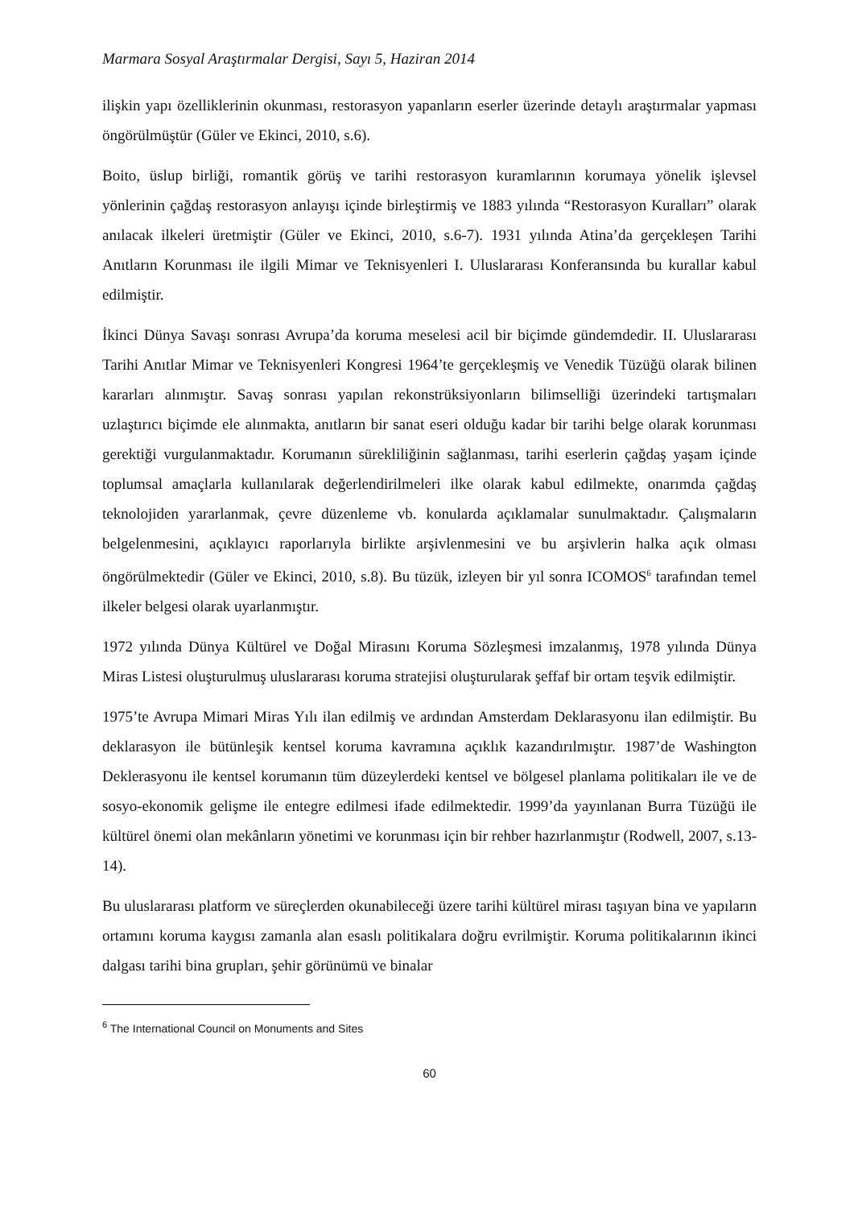Marmara Sosyal Araştırmalar Dergisi, Sayı 5, Haziran 2014
ilişkin yapı özelliklerinin okunması, restorasyon yapanların eserler üzerinde detaylı araştırmalar yapması öngörülmüştür (Güler ve Ekinci, 2010, s.6).
Boito, üslup birliği, romantik görüş ve tarihi restorasyon kuramlarının korumaya yönelik işlevsel yönlerinin çağdaş restorasyon anlayışı içinde birleştirmiş ve 1883 yılında “Restorasyon Kuralları” olarak anılacak ilkeleri üretmiştir (Güler ve Ekinci, 2010, s.6-7). 1931 yılında Atina’da gerçekleşen Tarihi Anıtların Korunması ile ilgili Mimar ve Teknisyenleri I. Uluslararası Konferansında bu kurallar kabul edilmiştir.
İkinci Dünya Savaşı sonrası Avrupa’da koruma meselesi acil bir biçimde gündemdedir. II. Uluslararası Tarihi Anıtlar Mimar ve Teknisyenleri Kongresi 1964’te gerçekleşmiş ve Venedik Tüzüğü olarak bilinen kararları alınmıştır. Savaş sonrası yapılan rekonstrüksiyonların bilimselliği üzerindeki tartışmaları uzlaştırıcı biçimde ele alınmakta, anıtların bir sanat eseri olduğu kadar bir tarihi belge olarak korunması gerektiği vurgulanmaktadır. Korumanın sürekliliğinin sağlanması, tarihi eserlerin çağdaş yaşam içinde toplumsal amaçlarla kullanılarak değerlendirilmeleri ilke olarak kabul edilmekte, onarımda çağdaş teknolojiden yararlanmak, çevre düzenleme vb. konularda açıklamalar sunulmaktadır. Çalışmaların belgelenmesini, açıklayıcı raporlarıyla birlikte arşivlenmesini ve bu arşivlerin halka açık olması öngörülmektedir (Güler ve Ekinci, 2010, s.8). Bu tüzük, izleyen bir yıl sonra ICOMOS<sup>6</sup> tarafından temel ilkeler belgesi olarak uyarlanmıştır.
1972 yılında Dünya Kültürel ve Doğal Mirasını Koruma Sözleşmesi imzalanmış, 1978 yılında Dünya Miras Listesi oluşturulmuş uluslararası koruma stratejisi oluşturularak şeffaf bir ortam teşvik edilmiştir.
1975’te Avrupa Mimari Miras Yılı ilan edilmiş ve ardından Amsterdam Deklarasyonu ilan edilmiştir. Bu deklarasyon ile bütünleşik kentsel koruma kavramına açıklık kazandırılmıştır. 1987’de Washington Deklerasyonu ile kentsel korumanın tüm düzeylerdeki kentsel ve bölgesel planlama politikaları ile ve de sosyo-ekonomik gelişme ile entegre edilmesi ifade edilmektedir. 1999’da yayınlanan Burra Tüzüğü ile kültürel önemi olan mekânların yönetimi ve korunması için bir rehber hazırlanmıştır (Rodwell, 2007, s.13-14).
Bu uluslararası platform ve süreçlerden okunabileceği üzere tarihi kültürel mirası taşıyan bina ve yapıların ortamını koruma kaygısı zamanla alan esaslı politikalara doğru evrilmiştir. Koruma politikalarının ikinci dalgası tarihi bina grupları, şehir görünümü ve binalar
<sup>6</sup> The International Council on Monuments and Sites
60